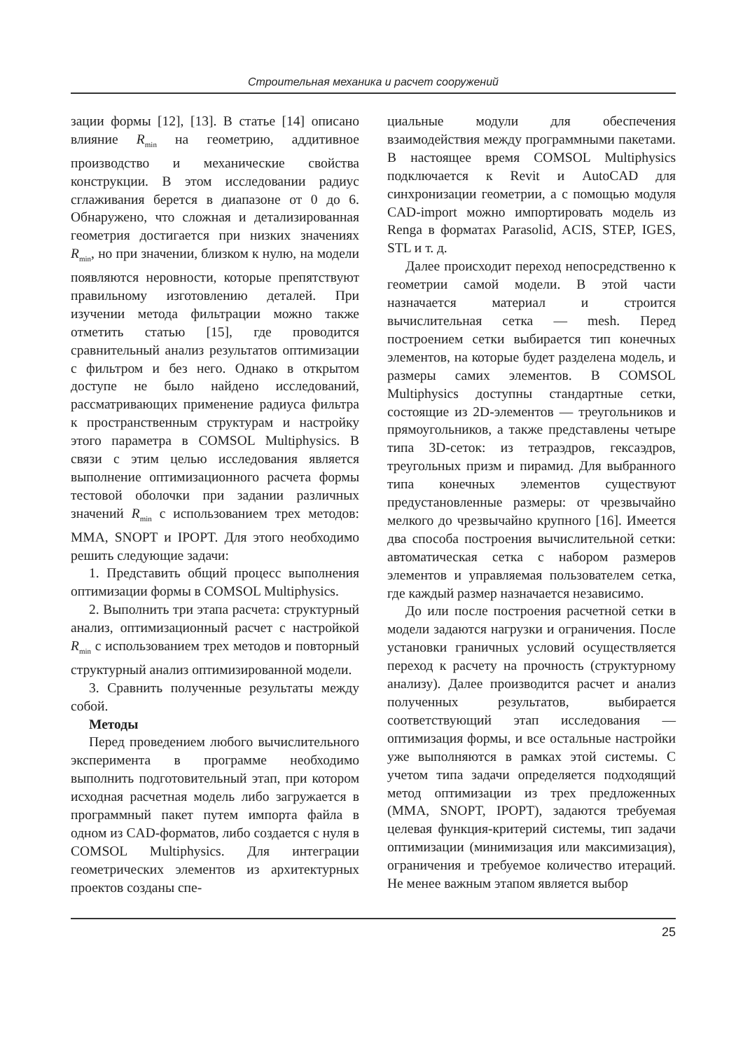Строительная механика и расчет сооружений
зации формы [12], [13]. В статье [14] описано влияние R<sub>min</sub> на геометрию, аддитивное производство и механические свойства конструкции. В этом исследовании радиус сглаживания берется в диапазоне от 0 до 6. Обнаружено, что сложная и детализированная геометрия достигается при низких значениях R<sub>min</sub>, но при значении, близком к нулю, на модели появляются неровности, которые препятствуют правильному изготовлению деталей. При изучении метода фильтрации можно также отметить статью [15], где проводится сравнительный анализ результатов оптимизации с фильтром и без него. Однако в открытом доступе не было найдено исследований, рассматривающих применение радиуса фильтра к пространственным структурам и настройку этого параметра в COMSOL Multiphysics. В связи с этим целью исследования является выполнение оптимизационного расчета формы тестовой оболочки при задании различных значений R<sub>min</sub> с использованием трех методов: MMA, SNOPT и IPOPT. Для этого необходимо решить следующие задачи:
1. Представить общий процесс выполнения оптимизации формы в COMSOL Multiphysics.
2. Выполнить три этапа расчета: структурный анализ, оптимизационный расчет с настройкой R<sub>min</sub> с использованием трех методов и повторный структурный анализ оптимизированной модели.
3. Сравнить полученные результаты между собой.
Методы
Перед проведением любого вычислительного эксперимента в программе необходимо выполнить подготовительный этап, при котором исходная расчетная модель либо загружается в программный пакет путем импорта файла в одном из CAD-форматов, либо создается с нуля в COMSOL Multiphysics. Для интеграции геометрических элементов из архитектурных проектов созданы спе-
циальные модули для обеспечения взаимодействия между программными пакетами. В настоящее время COMSOL Multiphysics подключается к Revit и AutoCAD для синхронизации геометрии, а с помощью модуля CAD-import можно импортировать модель из Renga в форматах Parasolid, ACIS, STEP, IGES, STL и т. д.
Далее происходит переход непосредственно к геометрии самой модели. В этой части назначается материал и строится вычислительная сетка — mesh. Перед построением сетки выбирается тип конечных элементов, на которые будет разделена модель, и размеры самих элементов. В COMSOL Multiphysics доступны стандартные сетки, состоящие из 2D-элементов — треугольников и прямоугольников, а также представлены четыре типа 3D-сеток: из тетраэдров, гексаэдров, треугольных призм и пирамид. Для выбранного типа конечных элементов существуют предустановленные размеры: от чрезвычайно мелкого до чрезвычайно крупного [16]. Имеется два способа построения вычислительной сетки: автоматическая сетка с набором размеров элементов и управляемая пользователем сетка, где каждый размер назначается независимо.
До или после построения расчетной сетки в модели задаются нагрузки и ограничения. После установки граничных условий осуществляется переход к расчету на прочность (структурному анализу). Далее производится расчет и анализ полученных результатов, выбирается соответствующий этап исследования — оптимизация формы, и все остальные настройки уже выполняются в рамках этой системы. С учетом типа задачи определяется подходящий метод оптимизации из трех предложенных (MMA, SNOPT, IPOPT), задаются требуемая целевая функция-критерий системы, тип задачи оптимизации (минимизация или максимизация), ограничения и требуемое количество итераций. Не менее важным этапом является выбор
25